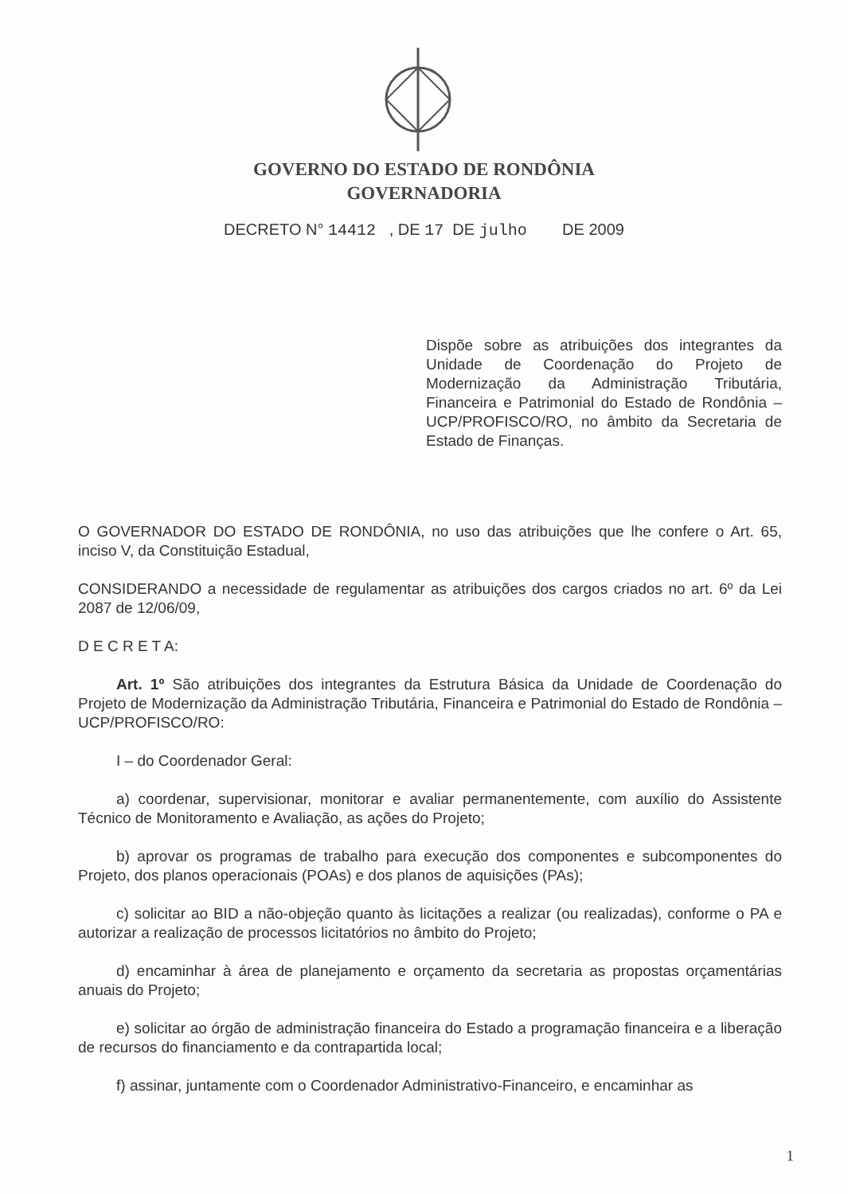GOVERNO DO ESTADO DE RONDÔNIA
GOVERNADORIA
DECRETO N° 14412 , DE 17 DE julho DE 2009
Dispõe sobre as atribuições dos integrantes da Unidade de Coordenação do Projeto de Modernização da Administração Tributária, Financeira e Patrimonial do Estado de Rondônia – UCP/PROFISCO/RO, no âmbito da Secretaria de Estado de Finanças.
O GOVERNADOR DO ESTADO DE RONDÔNIA, no uso das atribuições que lhe confere o Art. 65, inciso V, da Constituição Estadual,
CONSIDERANDO a necessidade de regulamentar as atribuições dos cargos criados no art. 6º da Lei 2087 de 12/06/09,
D E C R E T A:
Art. 1º São atribuições dos integrantes da Estrutura Básica da Unidade de Coordenação do Projeto de Modernização da Administração Tributária, Financeira e Patrimonial do Estado de Rondônia – UCP/PROFISCO/RO:
I – do Coordenador Geral:
a) coordenar, supervisionar, monitorar e avaliar permanentemente, com auxílio do Assistente Técnico de Monitoramento e Avaliação, as ações do Projeto;
b) aprovar os programas de trabalho para execução dos componentes e subcomponentes do Projeto, dos planos operacionais (POAs) e dos planos de aquisições (PAs);
c) solicitar ao BID a não-objeção quanto às licitações a realizar (ou realizadas), conforme o PA e autorizar a realização de processos licitatórios no âmbito do Projeto;
d) encaminhar à área de planejamento e orçamento da secretaria as propostas orçamentárias anuais do Projeto;
e) solicitar ao órgão de administração financeira do Estado a programação financeira e a liberação de recursos do financiamento e da contrapartida local;
f) assinar, juntamente com o Coordenador Administrativo-Financeiro, e encaminhar as
1